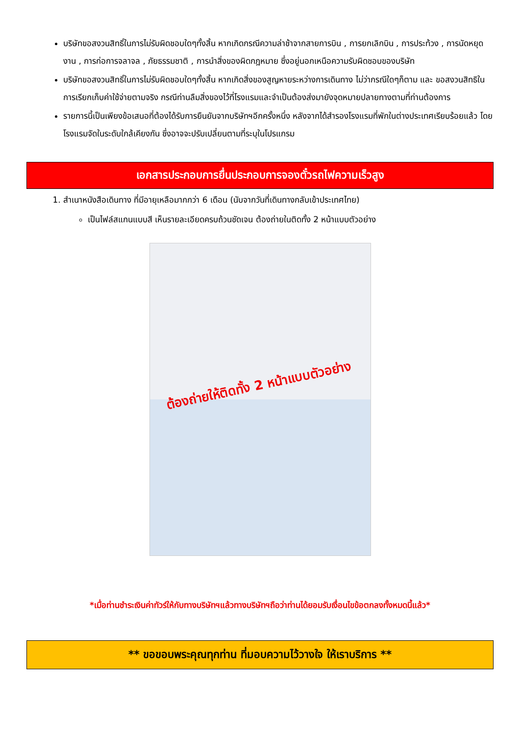บริษัทขอสงวนสิทธิ์ในการไม่รับผิดชอบใดๆทั้งสิ้น หากเกิดกรณีความล่าช้าจากสายการบิน , การยกเลิกบิน , การประท้วง , การนัดหยุดงาน , การก่อการจลาจล , ภัยธรรมชาติ , การนำสิ่งของผิดกฎหมาย ซึ่งอยู่นอกเหนือความรับผิดชอบของบริษัท
บริษัทขอสงวนสิทธิ์ในการไม่รับผิดชอบใดๆทั้งสิ้น หากเกิดสิ่งของสูญหายระหว่างการเดินทาง ไม่ว่ากรณีใดๆก็ตาม และ ขอสงวนสิทธิในการเรียกเก็บค่าใช้จ่ายตามจริง กรณีท่านลืมสิ่งของไว้ที่โรงแรมและจำเป็นต้องส่งมายังจุดหมายปลายทางตามที่ท่านต้องการ
รายการนี้เป็นเพียงข้อเสนอที่ต้องได้รับการยืนยันจากบริษัทฯอีกครั้งหนึ่ง หลังจากได้สำรองโรงแรมที่พักในต่างประเทศเรียบร้อยแล้ว โดยโรงแรมจัดในระดับใกล้เคียงกัน ซึ่งอาจจะปรับเปลี่ยนตามที่ระบุในโปรแกรม
เอกสารประกอบการยื่นประกอบการจองตั๋วรถไฟความเร็วสูง
1. สำเนาหนังสือเดินทาง ที่มีอายุเหลือมากกว่า 6 เดือน (นับจากวันที่เดินทางกลับเข้าประเทศไทย)
เป็นไฟล์สแกนแบบสี เห็นรายละเอียดครบถ้วนชัดเจน ต้องถ่ายในติดทั้ง 2 หน้าแบบตัวอย่าง
ต้องถ่ายให้ติดทั้ง 2 หน้าแบบตัวอย่าง
*เมื่อท่านชำระเงินค่าทัวร์ให้กับทางบริษัทฯแล้วทางบริษัทฯถือว่าท่านได้ยอมรับเงื่อนไขข้อตกลงทั้งหมดนี้แล้ว*
** ขอขอบพระคุณทุกท่าน ที่มอบความไว้วางใจ ให้เราบริการ **